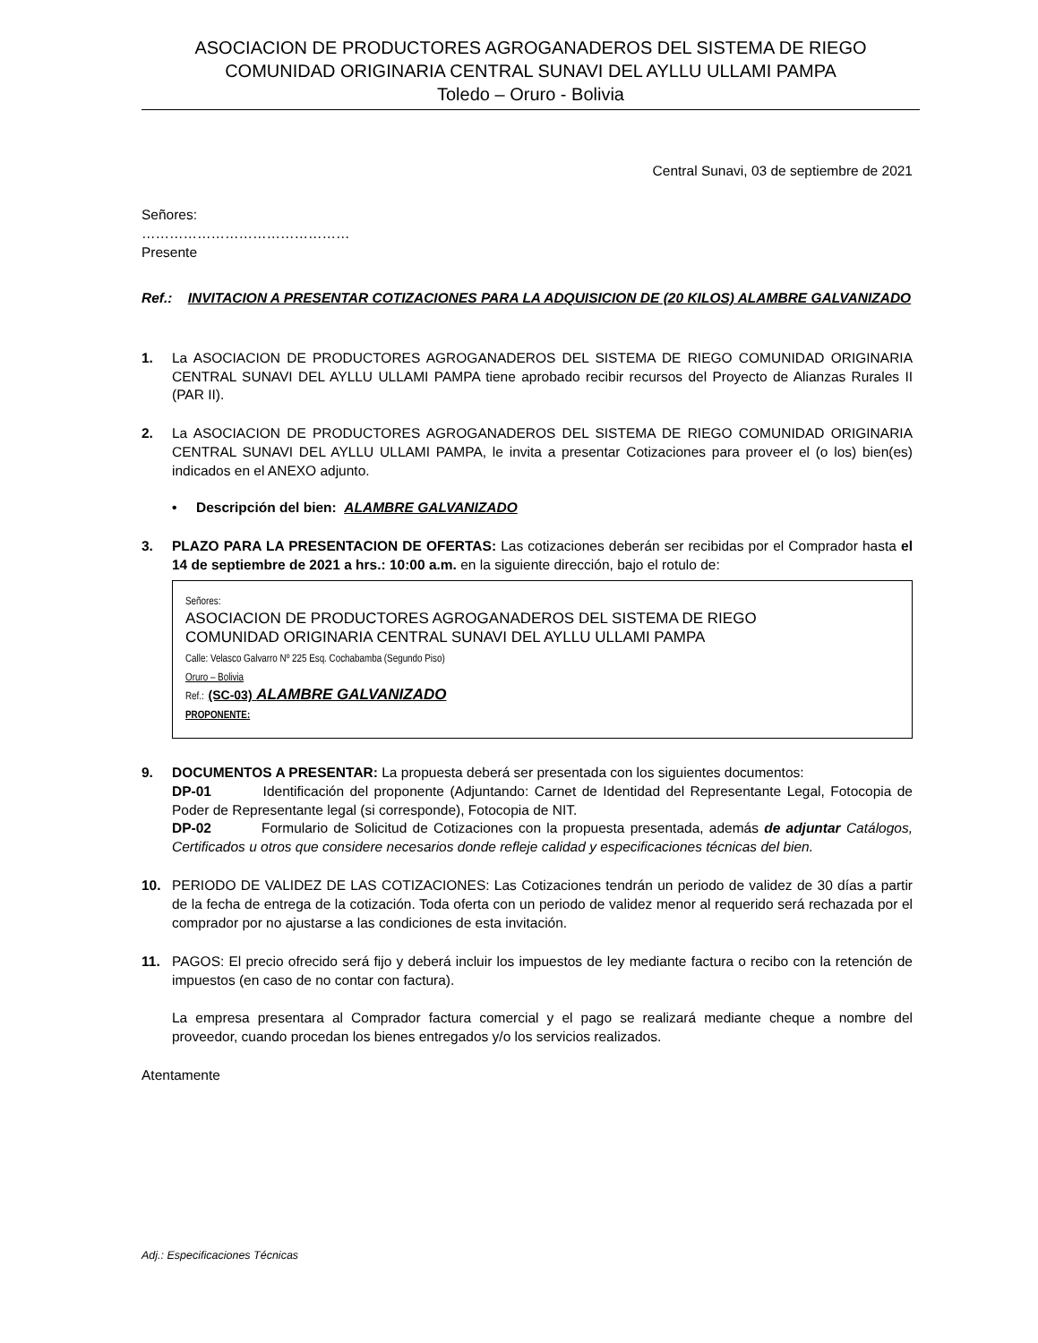ASOCIACION DE PRODUCTORES AGROGANADEROS DEL SISTEMA DE RIEGO
COMUNIDAD ORIGINARIA CENTRAL SUNAVI DEL AYLLU ULLAMI PAMPA
Toledo – Oruro - Bolivia
Central Sunavi, 03 de septiembre de 2021
Señores:
………………………………………
Presente
Ref.: INVITACION A PRESENTAR COTIZACIONES PARA LA ADQUISICION DE (20 KILOS) ALAMBRE GALVANIZADO
1. La ASOCIACION DE PRODUCTORES AGROGANADEROS DEL SISTEMA DE RIEGO COMUNIDAD ORIGINARIA CENTRAL SUNAVI DEL AYLLU ULLAMI PAMPA tiene aprobado recibir recursos del Proyecto de Alianzas Rurales II (PAR II).
2. La ASOCIACION DE PRODUCTORES AGROGANADEROS DEL SISTEMA DE RIEGO COMUNIDAD ORIGINARIA CENTRAL SUNAVI DEL AYLLU ULLAMI PAMPA, le invita a presentar Cotizaciones para proveer el (o los) bien(es) indicados en el ANEXO adjunto.
• Descripción del bien: ALAMBRE GALVANIZADO
3. PLAZO PARA LA PRESENTACION DE OFERTAS: Las cotizaciones deberán ser recibidas por el Comprador hasta el 14 de septiembre de 2021 a hrs.: 10:00 a.m. en la siguiente dirección, bajo el rotulo de:
Señores:
ASOCIACION DE PRODUCTORES AGROGANADEROS DEL SISTEMA DE RIEGO
COMUNIDAD ORIGINARIA CENTRAL SUNAVI DEL AYLLU ULLAMI PAMPA
Calle: Velasco Galvarro Nº 225 Esq. Cochabamba (Segundo Piso)
Oruro – Bolivia
Ref.: (SC-03) ALAMBRE GALVANIZADO
PROPONENTE:
9. DOCUMENTOS A PRESENTAR: La propuesta deberá ser presentada con los siguientes documentos:
DP-01 Identificación del proponente (Adjuntando: Carnet de Identidad del Representante Legal, Fotocopia de Poder de Representante legal (si corresponde), Fotocopia de NIT.
DP-02 Formulario de Solicitud de Cotizaciones con la propuesta presentada, además de adjuntar Catálogos, Certificados u otros que considere necesarios donde refleje calidad y especificaciones técnicas del bien.
10. PERIODO DE VALIDEZ DE LAS COTIZACIONES: Las Cotizaciones tendrán un periodo de validez de 30 días a partir de la fecha de entrega de la cotización. Toda oferta con un periodo de validez menor al requerido será rechazada por el comprador por no ajustarse a las condiciones de esta invitación.
11. PAGOS: El precio ofrecido será fijo y deberá incluir los impuestos de ley mediante factura o recibo con la retención de impuestos (en caso de no contar con factura).
La empresa presentara al Comprador factura comercial y el pago se realizará mediante cheque a nombre del proveedor, cuando procedan los bienes entregados y/o los servicios realizados.
Atentamente
Adj.: Especificaciones Técnicas